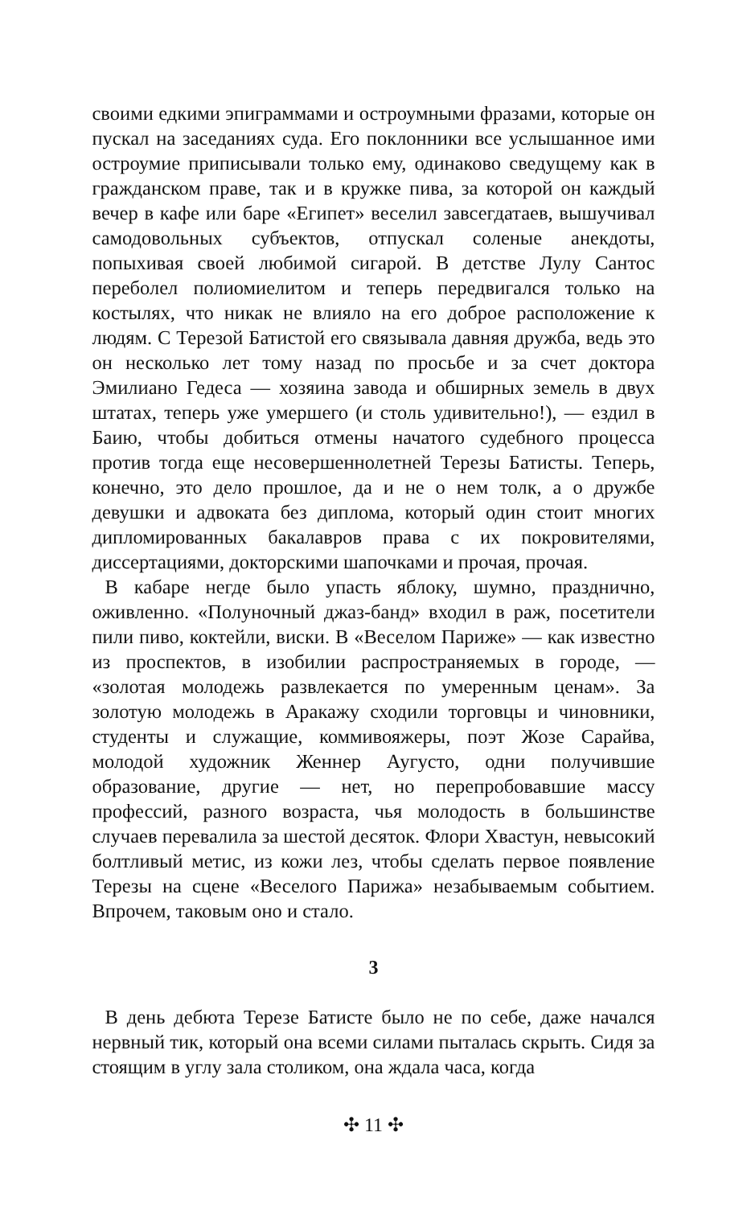своими едкими эпиграммами и остроумными фразами, которые он пускал на заседаниях суда. Его поклонники все услышанное ими остроумие приписывали только ему, одинаково сведущему как в гражданском праве, так и в кружке пива, за которой он каждый вечер в кафе или баре «Египет» веселил завсегдатаев, вышучивал самодовольных субъектов, отпускал соленые анекдоты, попыхивая своей любимой сигарой. В детстве Лулу Сантос переболел полиомиелитом и теперь передвигался только на костылях, что никак не влияло на его доброе расположение к людям. С Терезой Батистой его связывала давняя дружба, ведь это он несколько лет тому назад по просьбе и за счет доктора Эмилиано Гедеса — хозяина завода и обширных земель в двух штатах, теперь уже умершего (и столь удивительно!), — ездил в Баию, чтобы добиться отмены начатого судебного процесса против тогда еще несовершеннолетней Терезы Батисты. Теперь, конечно, это дело прошлое, да и не о нем толк, а о дружбе девушки и адвоката без диплома, который один стоит многих дипломированных бакалавров права с их покровителями, диссертациями, докторскими шапочками и прочая, прочая.
В кабаре негде было упасть яблоку, шумно, празднично, оживленно. «Полуночный джаз-банд» входил в раж, посетители пили пиво, коктейли, виски. В «Веселом Париже» — как известно из проспектов, в изобилии распространяемых в городе, — «золотая молодежь развлекается по умеренным ценам». За золотую молодежь в Аракажу сходили торговцы и чиновники, студенты и служащие, коммивояжеры, поэт Жозе Сарайва, молодой художник Женнер Аугусто, одни получившие образование, другие — нет, но перепробовавшие массу профессий, разного возраста, чья молодость в большинстве случаев перевалила за шестой десяток. Флори Хвастун, невысокий болтливый метис, из кожи лез, чтобы сделать первое появление Терезы на сцене «Веселого Парижа» незабываемым событием. Впрочем, таковым оно и стало.
3
В день дебюта Терезе Батисте было не по себе, даже начался нервный тик, который она всеми силами пыталась скрыть. Сидя за стоящим в углу зала столиком, она ждала часа, когда
✣ 11 ✣